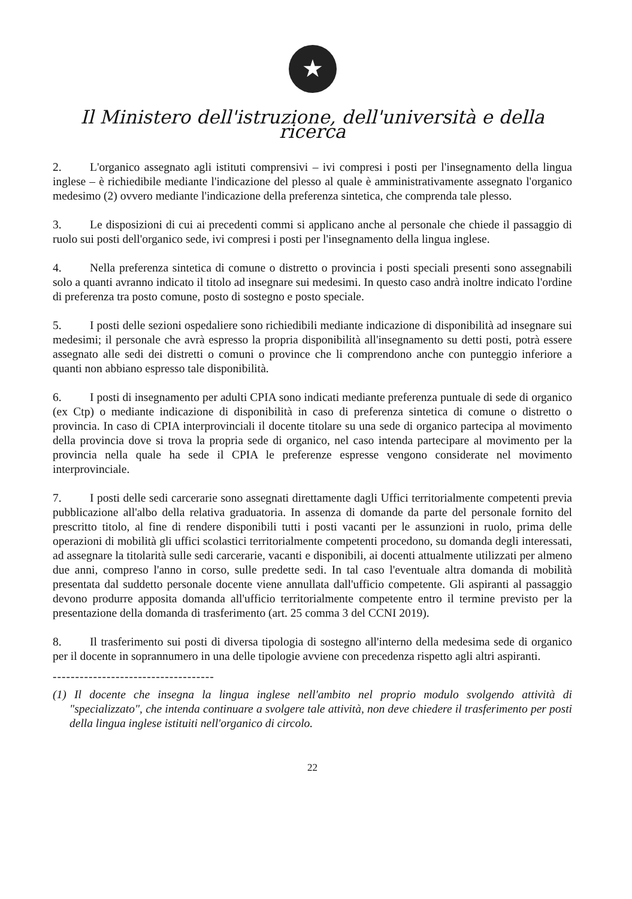★
Il Ministero dell'istruzione, dell'università e della ricerca
2. L'organico assegnato agli istituti comprensivi – ivi compresi i posti per l'insegnamento della lingua inglese – è richiedibile mediante l'indicazione del plesso al quale è amministrativamente assegnato l'organico medesimo (2) ovvero mediante l'indicazione della preferenza sintetica, che comprenda tale plesso.
3. Le disposizioni di cui ai precedenti commi si applicano anche al personale che chiede il passaggio di ruolo sui posti dell'organico sede, ivi compresi i posti per l'insegnamento della lingua inglese.
4. Nella preferenza sintetica di comune o distretto o provincia i posti speciali presenti sono assegnabili solo a quanti avranno indicato il titolo ad insegnare sui medesimi. In questo caso andrà inoltre indicato l'ordine di preferenza tra posto comune, posto di sostegno e posto speciale.
5. I posti delle sezioni ospedaliere sono richiedibili mediante indicazione di disponibilità ad insegnare sui medesimi; il personale che avrà espresso la propria disponibilità all'insegnamento su detti posti, potrà essere assegnato alle sedi dei distretti o comuni o province che li comprendono anche con punteggio inferiore a quanti non abbiano espresso tale disponibilità.
6. I posti di insegnamento per adulti CPIA sono indicati mediante preferenza puntuale di sede di organico (ex Ctp) o mediante indicazione di disponibilità in caso di preferenza sintetica di comune o distretto o provincia. In caso di CPIA interprovinciali il docente titolare su una sede di organico partecipa al movimento della provincia dove si trova la propria sede di organico, nel caso intenda partecipare al movimento per la provincia nella quale ha sede il CPIA le preferenze espresse vengono considerate nel movimento interprovinciale.
7. I posti delle sedi carcerarie sono assegnati direttamente dagli Uffici territorialmente competenti previa pubblicazione all'albo della relativa graduatoria. In assenza di domande da parte del personale fornito del prescritto titolo, al fine di rendere disponibili tutti i posti vacanti per le assunzioni in ruolo, prima delle operazioni di mobilità gli uffici scolastici territorialmente competenti procedono, su domanda degli interessati, ad assegnare la titolarità sulle sedi carcerarie, vacanti e disponibili, ai docenti attualmente utilizzati per almeno due anni, compreso l'anno in corso, sulle predette sedi. In tal caso l'eventuale altra domanda di mobilità presentata dal suddetto personale docente viene annullata dall'ufficio competente. Gli aspiranti al passaggio devono produrre apposita domanda all'ufficio territorialmente competente entro il termine previsto per la presentazione della domanda di trasferimento (art. 25 comma 3 del CCNI 2019).
8. Il trasferimento sui posti di diversa tipologia di sostegno all'interno della medesima sede di organico per il docente in soprannumero in una delle tipologie avviene con precedenza rispetto agli altri aspiranti.
------------------------------------
(1) Il docente che insegna la lingua inglese nell'ambito nel proprio modulo svolgendo attività di "specializzato", che intenda continuare a svolgere tale attività, non deve chiedere il trasferimento per posti della lingua inglese istituiti nell'organico di circolo.
22